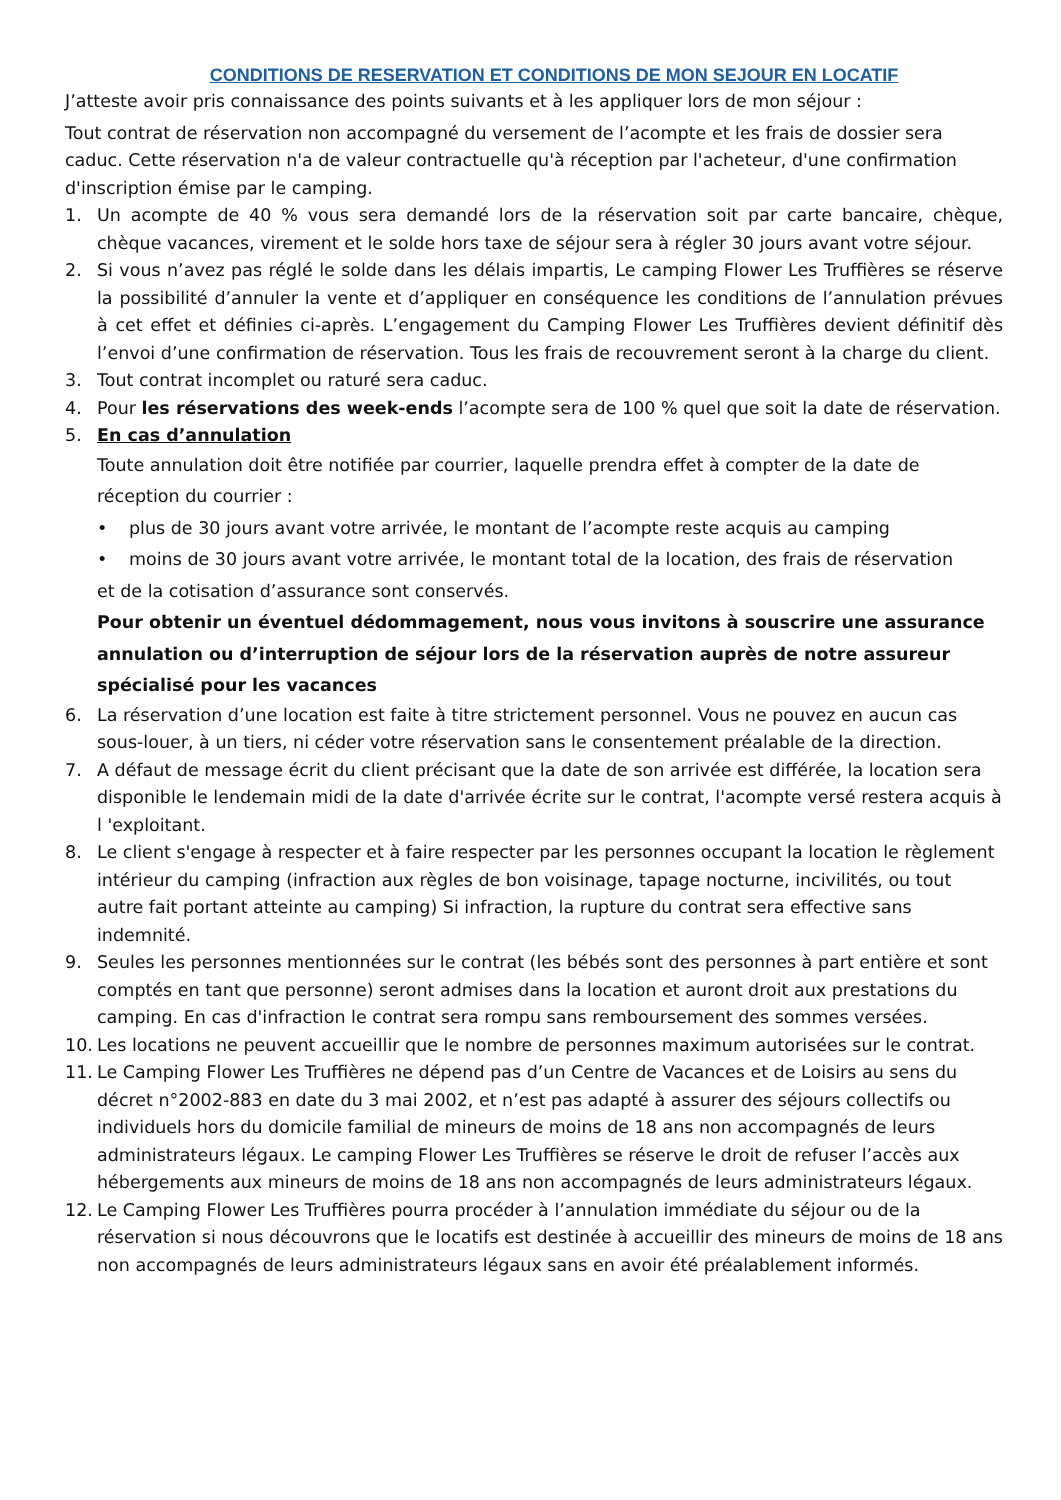CONDITIONS DE RESERVATION ET CONDITIONS DE MON SEJOUR EN LOCATIF
J’atteste avoir pris connaissance des points suivants et à les appliquer lors de mon séjour :
Tout contrat de réservation non accompagné du versement de l’acompte et les frais de dossier sera caduc. Cette réservation n'a de valeur contractuelle qu'à réception par l'acheteur, d'une confirmation d'inscription émise par le camping.
1. Un acompte de 40 % vous sera demandé lors de la réservation soit par carte bancaire, chèque, chèque vacances, virement et le solde hors taxe de séjour sera à régler 30 jours avant votre séjour.
2. Si vous n’avez pas réglé le solde dans les délais impartis, Le camping Flower Les Truffières se réserve la possibilité d’annuler la vente et d’appliquer en conséquence les conditions de l’annulation prévues à cet effet et définies ci-après. L’engagement du Camping Flower Les Truffières devient définitif dès l’envoi d’une confirmation de réservation. Tous les frais de recouvrement seront à la charge du client.
3. Tout contrat incomplet ou raturé sera caduc.
4. Pour les réservations des week-ends l’acompte sera de 100 % quel que soit la date de réservation.
5. En cas d’annulation
Toute annulation doit être notifiée par courrier, laquelle prendra effet à compter de la date de réception du courrier :
• plus de 30 jours avant votre arrivée, le montant de l’acompte reste acquis au camping
• moins de 30 jours avant votre arrivée, le montant total de la location, des frais de réservation
et de la cotisation d’assurance sont conservés.
Pour obtenir un éventuel dédommagement, nous vous invitons à souscrire une assurance annulation ou d’interruption de séjour lors de la réservation auprès de notre assureur spécialisé pour les vacances
6. La réservation d’une location est faite à titre strictement personnel. Vous ne pouvez en aucun cas sous-louer, à un tiers, ni céder votre réservation sans le consentement préalable de la direction.
7. A défaut de message écrit du client précisant que la date de son arrivée est différée, la location sera disponible le lendemain midi de la date d'arrivée écrite sur le contrat, l'acompte versé restera acquis à l 'exploitant.
8. Le client s'engage à respecter et à faire respecter par les personnes occupant la location le règlement intérieur du camping (infraction aux règles de bon voisinage, tapage nocturne, incivilités, ou tout autre fait portant atteinte au camping) Si infraction, la rupture du contrat sera effective sans indemnité.
9. Seules les personnes mentionnées sur le contrat (les bébés sont des personnes à part entière et sont comptés en tant que personne) seront admises dans la location et auront droit aux prestations du camping. En cas d'infraction le contrat sera rompu sans remboursement des sommes versées.
10. Les locations ne peuvent accueillir que le nombre de personnes maximum autorisées sur le contrat.
11. Le Camping Flower Les Truffières ne dépend pas d’un Centre de Vacances et de Loisirs au sens du décret n°2002-883 en date du 3 mai 2002, et n’est pas adapté à assurer des séjours collectifs ou individuels hors du domicile familial de mineurs de moins de 18 ans non accompagnés de leurs administrateurs légaux. Le camping Flower Les Truffières se réserve le droit de refuser l’accès aux hébergements aux mineurs de moins de 18 ans non accompagnés de leurs administrateurs légaux.
12. Le Camping Flower Les Truffières pourra procéder à l’annulation immédiate du séjour ou de la réservation si nous découvrons que le locatifs est destinée à accueillir des mineurs de moins de 18 ans non accompagnés de leurs administrateurs légaux sans en avoir été préalablement informés.